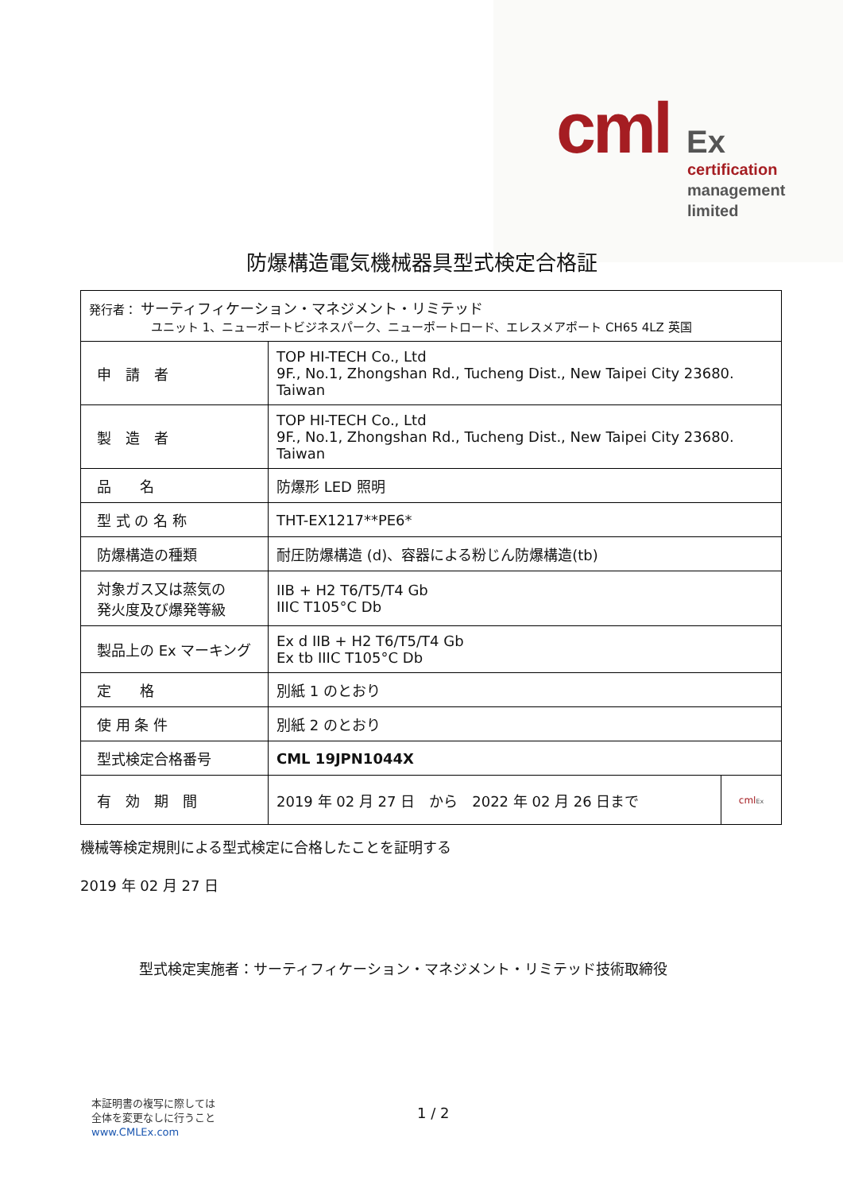cml Ex
certification
management
limited
防爆構造電気機械器具型式検定合格証
| 発行者： サーティフィケーション・マネジメント・リミテッド ユニット 1、ニューポートビジネスパーク、ニューポートロード、エレスメアポート CH65 4LZ 英国 | | |
| 申 請 者 | TOP HI-TECH Co., Ltd 9F., No.1, Zhongshan Rd., Tucheng Dist., New Taipei City 23680. Taiwan | |
| 製 造 者 | TOP HI-TECH Co., Ltd 9F., No.1, Zhongshan Rd., Tucheng Dist., New Taipei City 23680. Taiwan | |
| 品 名 | 防爆形 LED 照明 | |
| 型 式 の 名 称 | THT-EX1217**PE6* | |
| 防爆構造の種類 | 耐圧防爆構造 (d)、容器による粉じん防爆構造(tb) | |
| 対象ガス又は蒸気の 発火度及び爆発等級 | IIB + H2 T6/T5/T4 Gb IIIC T105°C Db | |
| 製品上の Ex マーキング | Ex d IIB + H2 T6/T5/T4 Gb Ex tb IIIC T105°C Db | |
| 定 格 | 別紙 1 のとおり | |
| 使 用 条 件 | 別紙 2 のとおり | |
| 型式検定合格番号 | CML 19JPN1044X | |
| 有 効 期 間 | 2019 年 02 月 27 日 から 2022 年 02 月 26 日まで | cml Ex |
機械等検定規則による型式検定に合格したことを証明する
2019 年 02 月 27 日
型式検定実施者：サーティフィケーション・マネジメント・リミテッド技術取締役
本証明書の複写に際しては
全体を変更なしに行うこと
www.CMLEx.com
1 / 2